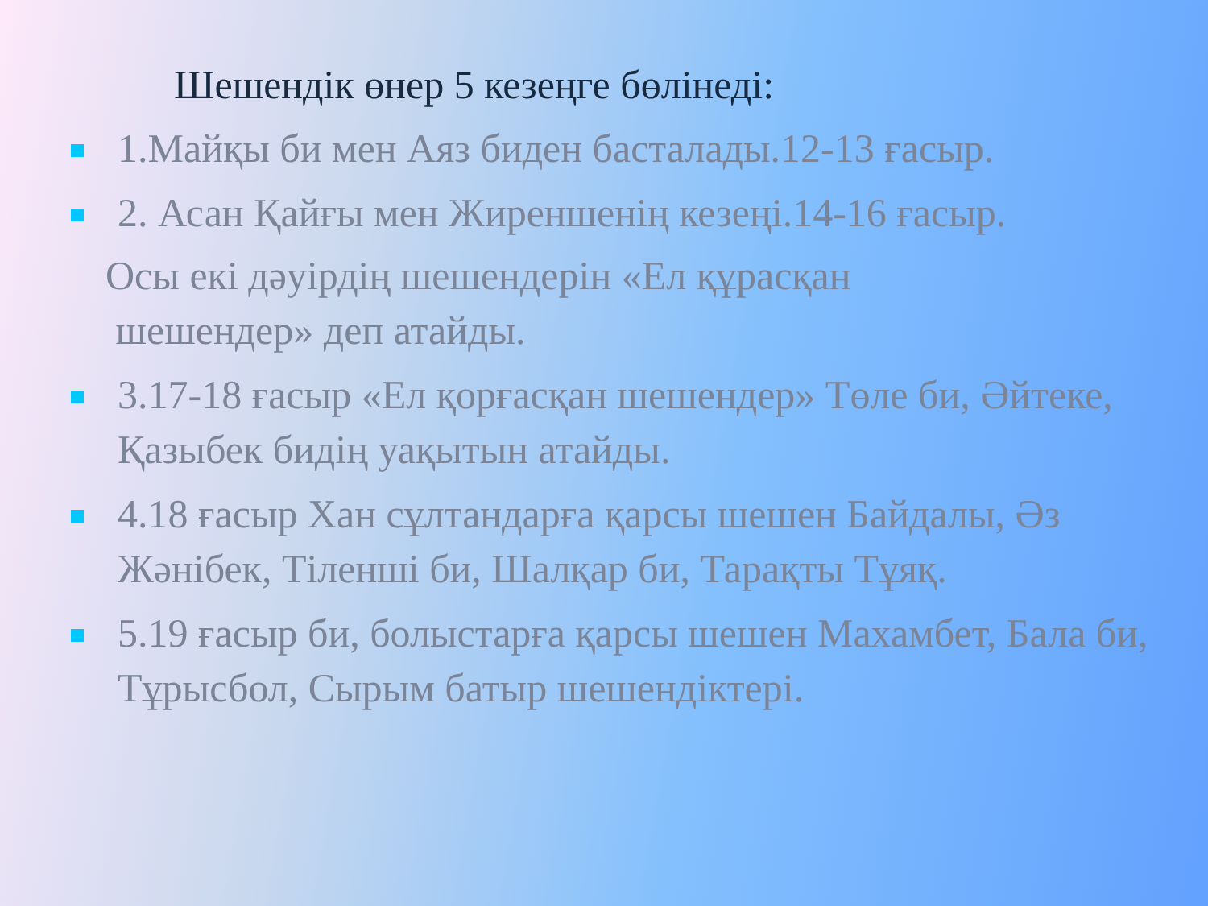Шешендік өнер 5 кезеңге бөлінеді:
1.Майқы би мен Аяз биден басталады.12-13 ғасыр.
2. Асан Қайғы мен Жиреншенің кезеңі.14-16 ғасыр.
Осы екі дәуірдің шешендерін «Ел құрасқан
шешендер» деп атайды.
3.17-18 ғасыр «Ел қорғасқан шешендер» Төле би, Әйтеке, Қазыбек бидің уақытын атайды.
4.18 ғасыр Хан сұлтандарға қарсы шешен Байдалы, Әз Жәнібек, Тіленші би, Шалқар би, Тарақты Тұяқ.
5.19 ғасыр би, болыстарға қарсы шешен Махамбет, Бала би, Тұрысбол, Сырым батыр шешендіктері.